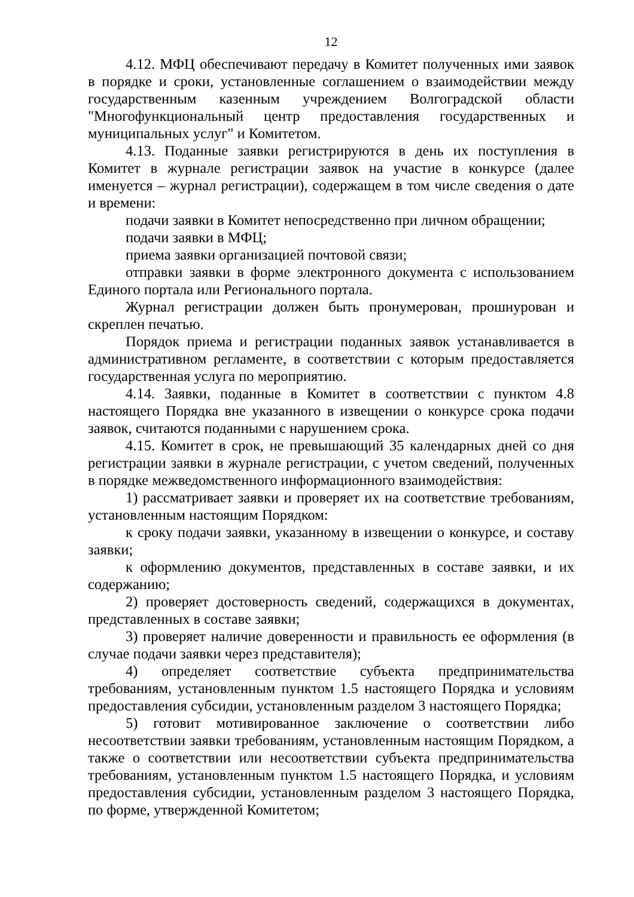12
4.12. МФЦ обеспечивают передачу в Комитет полученных ими заявок в порядке и сроки, установленные соглашением о взаимодействии между государственным казенным учреждением Волгоградской области "Многофункциональный центр предоставления государственных и муниципальных услуг" и Комитетом.
4.13. Поданные заявки регистрируются в день их поступления в Комитет в журнале регистрации заявок на участие в конкурсе (далее именуется – журнал регистрации), содержащем в том числе сведения о дате и времени:
подачи заявки в Комитет непосредственно при личном обращении;
подачи заявки в МФЦ;
приема заявки организацией почтовой связи;
отправки заявки в форме электронного документа с использованием Единого портала или Регионального портала.
Журнал регистрации должен быть пронумерован, прошнурован и скреплен печатью.
Порядок приема и регистрации поданных заявок устанавливается в административном регламенте, в соответствии с которым предоставляется государственная услуга по мероприятию.
4.14. Заявки, поданные в Комитет в соответствии с пунктом 4.8 настоящего Порядка вне указанного в извещении о конкурсе срока подачи заявок, считаются поданными с нарушением срока.
4.15. Комитет в срок, не превышающий 35 календарных дней со дня регистрации заявки в журнале регистрации, с учетом сведений, полученных в порядке межведомственного информационного взаимодействия:
1) рассматривает заявки и проверяет их на соответствие требованиям, установленным настоящим Порядком:
к сроку подачи заявки, указанному в извещении о конкурсе, и составу заявки;
к оформлению документов, представленных в составе заявки, и их содержанию;
2) проверяет достоверность сведений, содержащихся в документах, представленных в составе заявки;
3) проверяет наличие доверенности и правильность ее оформления (в случае подачи заявки через представителя);
4) определяет соответствие субъекта предпринимательства требованиям, установленным пунктом 1.5 настоящего Порядка и условиям предоставления субсидии, установленным разделом 3 настоящего Порядка;
5) готовит мотивированное заключение о соответствии либо несоответствии заявки требованиям, установленным настоящим Порядком, а также о соответствии или несоответствии субъекта предпринимательства требованиям, установленным пунктом 1.5 настоящего Порядка, и условиям предоставления субсидии, установленным разделом 3 настоящего Порядка, по форме, утвержденной Комитетом;